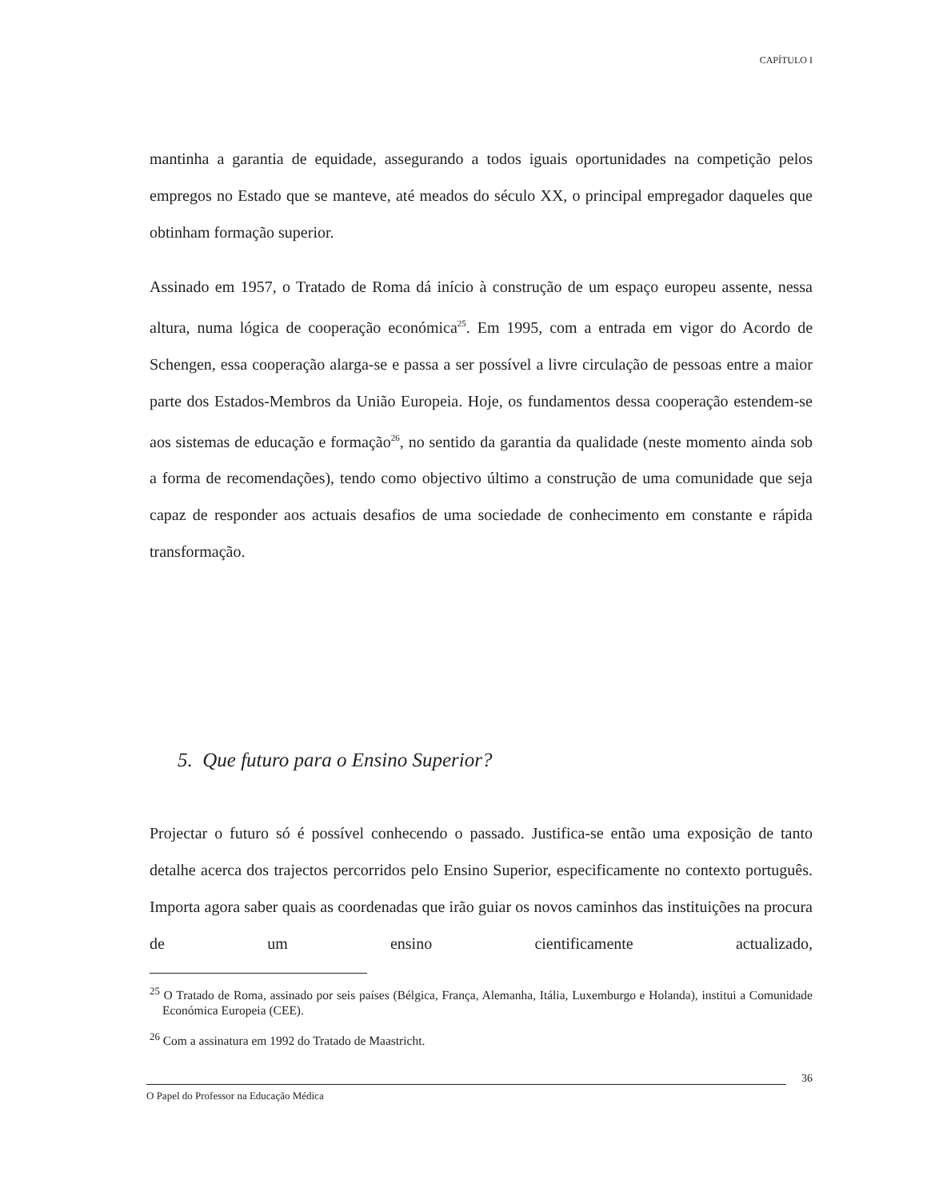CAPÍTULO I
mantinha a garantia de equidade, assegurando a todos iguais oportunidades na competição pelos empregos no Estado que se manteve, até meados do século XX, o principal empregador daqueles que obtinham formação superior.
Assinado em 1957, o Tratado de Roma dá início à construção de um espaço europeu assente, nessa altura, numa lógica de cooperação económica<sup>25</sup>. Em 1995, com a entrada em vigor do Acordo de Schengen, essa cooperação alarga-se e passa a ser possível a livre circulação de pessoas entre a maior parte dos Estados-Membros da União Europeia. Hoje, os fundamentos dessa cooperação estendem-se aos sistemas de educação e formação<sup>26</sup>, no sentido da garantia da qualidade (neste momento ainda sob a forma de recomendações), tendo como objectivo último a construção de uma comunidade que seja capaz de responder aos actuais desafios de uma sociedade de conhecimento em constante e rápida transformação.
5. Que futuro para o Ensino Superior?
Projectar o futuro só é possível conhecendo o passado. Justifica-se então uma exposição de tanto detalhe acerca dos trajectos percorridos pelo Ensino Superior, especificamente no contexto português. Importa agora saber quais as coordenadas que irão guiar os novos caminhos das instituições na procura de um ensino cientificamente actualizado,
<sup>25</sup> O Tratado de Roma, assinado por seis países (Bélgica, França, Alemanha, Itália, Luxemburgo e Holanda), institui a Comunidade Económica Europeia (CEE).
<sup>26</sup> Com a assinatura em 1992 do Tratado de Maastricht.
36
O Papel do Professor na Educação Médica